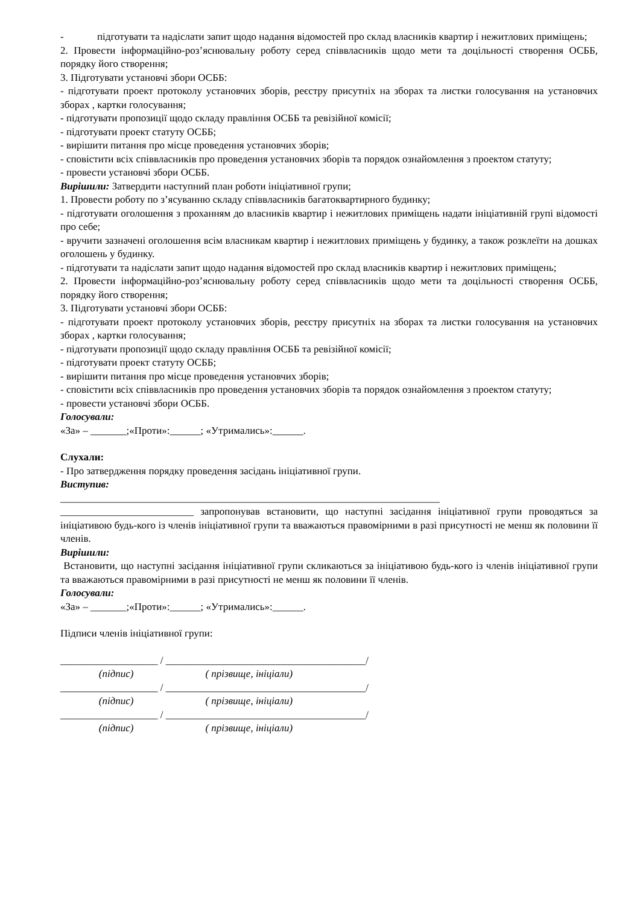- підготувати та надіслати запит щодо надання відомостей про склад власників квартир і нежитлових приміщень;
2. Провести інформаційно-роз’яснювальну роботу серед співвласників щодо мети та доцільності створення ОСББ, порядку його створення;
3. Підготувати установчі збори ОСББ:
- підготувати проект протоколу установчих зборів, реєстру присутніх на зборах та листки голосування на установчих зборах , картки голосування;
- підготувати пропозиції щодо складу правління ОСББ та ревізійної комісії;
- підготувати проект статуту ОСББ;
- вирішити питання про місце проведення установчих зборів;
- сповістити всіх співвласників про проведення установчих зборів та порядок ознайомлення з проектом статуту;
- провести установчі збори ОСББ.
Вирішили: Затвердити наступний план роботи ініціативної групи;
1. Провести роботу по з’ясуванню складу співвласників багатоквартирного будинку;
- підготувати оголошення з проханням до власників квартир і нежитлових приміщень надати ініціативній групі відомості про себе;
- вручити зазначені оголошення всім власникам квартир і нежитлових приміщень у будинку, а також розклеїти на дошках оголошень у будинку.
- підготувати та надіслати запит щодо надання відомостей про склад власників квартир і нежитлових приміщень;
2. Провести інформаційно-роз’яснювальну роботу серед співвласників щодо мети та доцільності створення ОСББ, порядку його створення;
3. Підготувати установчі збори ОСББ:
- підготувати проект протоколу установчих зборів, реєстру присутніх на зборах та листки голосування на установчих зборах , картки голосування;
- підготувати пропозиції щодо складу правління ОСББ та ревізійної комісії;
- підготувати проект статуту ОСББ;
- вирішити питання про місце проведення установчих зборів;
- сповістити всіх співвласників про проведення установчих зборів та порядок ознайомлення з проектом статуту;
- провести установчі збори ОСББ.
Голосували:
«За» – _______;«Проти»:______; «Утримались»:______.
Слухали:
- Про затвердження порядку проведення засідань ініціативної групи.
Виступив:
__________________________________________________________________________
__________________________ запропонував встановити, що наступні засідання ініціативної групи проводяться за ініціативою будь-кого із членів ініціативної групи та вважаються правомірними в разі присутності не менш як половини її членів.
Вирішили:
Встановити, що наступні засідання ініціативної групи скликаються за ініціативою будь-кого із членів ініціативної групи та вважаються правомірними в разі присутності не менш як половини її членів.
Голосували:
«За» – _______;«Проти»:______; «Утримались»:______.
Підписи членів ініціативної групи:
___________________ / _______________________________________/
(підпис) ( прізвище, ініціали)
___________________ / _______________________________________/
(підпис) ( прізвище, ініціали)
___________________ / _______________________________________/
(підпис) ( прізвище, ініціали)